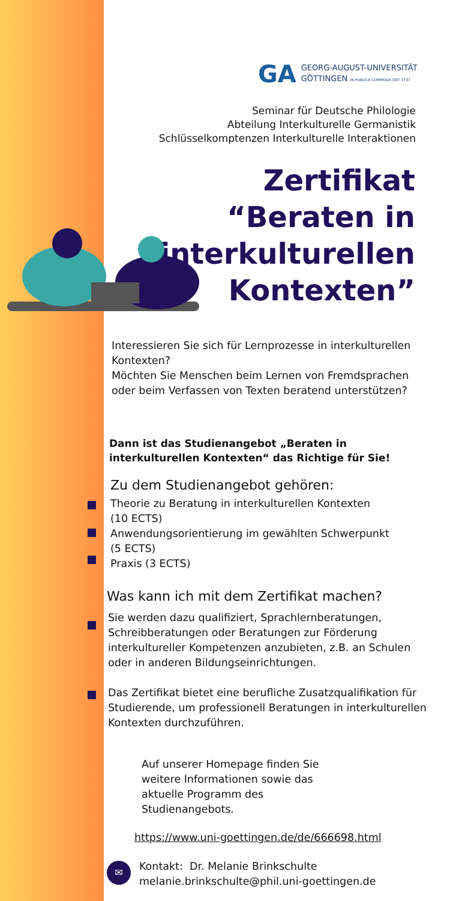GA
GEORG-AUGUST-UNIVERSITÄT
GÖTTINGEN IN PUBLICA COMMODA SEIT 1737
Seminar für Deutsche Philologie
Abteilung Interkulturelle Germanistik
Schlüsselkomptenzen Interkulturelle Interaktionen
Zertifikat
“Beraten in
interkulturellen
Kontexten”
Interessieren Sie sich für Lernprozesse in interkulturellen Kontexten?
Möchten Sie Menschen beim Lernen von Fremdsprachen oder beim Verfassen von Texten beratend unterstützen?
Dann ist das Studienangebot „Beraten in
interkulturellen Kontexten“ das Richtige für Sie!
Zu dem Studienangebot gehören:
Theorie zu Beratung in interkulturellen Kontexten
(10 ECTS)
Anwendungsorientierung im gewählten Schwerpunkt
(5 ECTS)
Praxis (3 ECTS)
Was kann ich mit dem Zertifikat machen?
Sie werden dazu qualifiziert, Sprachlernberatungen, Schreibberatungen oder Beratungen zur Förderung interkultureller Kompetenzen anzubieten, z.B. an Schulen oder in anderen Bildungseinrichtungen.
Das Zertifikat bietet eine berufliche Zusatzqualifikation für Studierende, um professionell Beratungen in interkulturellen Kontexten durchzuführen.
Auf unserer Homepage finden Sie weitere Informationen sowie das aktuelle Programm des Studienangebots.
https://www.uni-goettingen.de/de/666698.html
✉
Kontakt: Dr. Melanie Brinkschulte
melanie.brinkschulte@phil.uni-goettingen.de